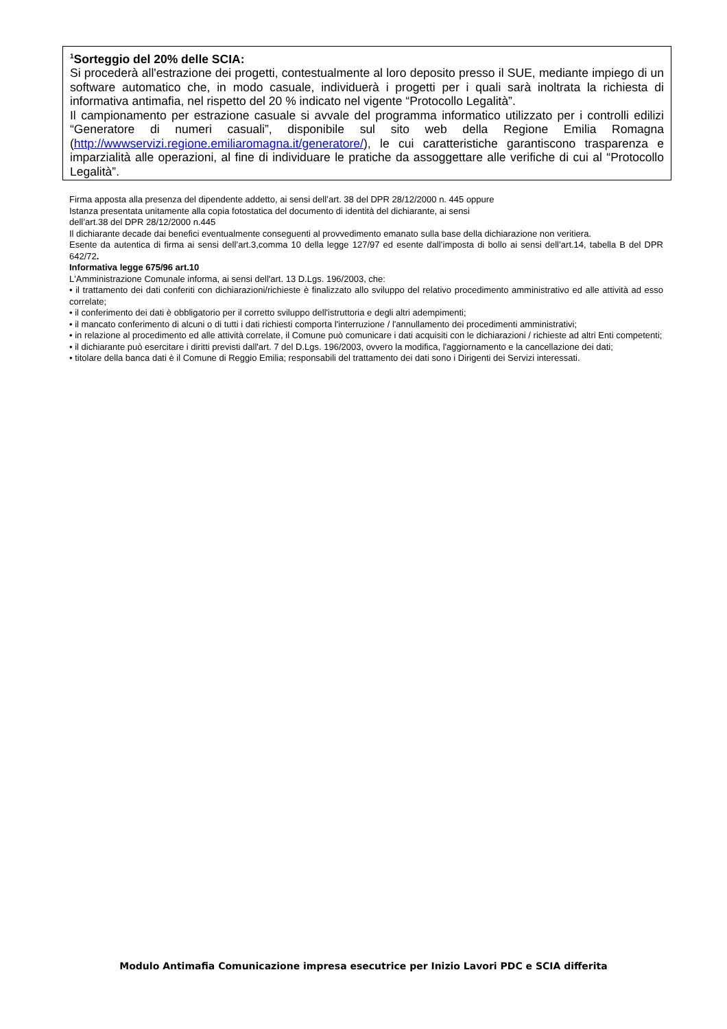<sup>1</sup> Sorteggio del 20% delle SCIA:
Si procederà all'estrazione dei progetti, contestualmente al loro deposito presso il SUE, mediante impiego di un software automatico che, in modo casuale, individuerà i progetti per i quali sarà inoltrata la richiesta di informativa antimafia, nel rispetto del 20 % indicato nel vigente “Protocollo Legalità”.
Il campionamento per estrazione casuale si avvale del programma informatico utilizzato per i controlli edilizi “Generatore di numeri casuali”, disponibile sul sito web della Regione Emilia Romagna (http://wwwservizi.regione.emiliaromagna.it/generatore/), le cui caratteristiche garantiscono trasparenza e imparzialità alle operazioni, al fine di individuare le pratiche da assoggettare alle verifiche di cui al “Protocollo Legalità”.
Firma apposta alla presenza del dipendente addetto, ai sensi dell’art. 38 del DPR 28/12/2000 n. 445 oppure
Istanza presentata unitamente alla copia fotostatica del documento di identità del dichiarante, ai sensi
dell’art.38 del DPR 28/12/2000 n.445
Il dichiarante decade dai benefici eventualmente conseguenti al provvedimento emanato sulla base della dichiarazione non veritiera.
Esente da autentica di firma ai sensi dell’art.3,comma 10 della legge 127/97 ed esente dall’imposta di bollo ai sensi dell’art.14, tabella B del DPR 642/72.
Informativa legge 675/96 art.10
L'Amministrazione Comunale informa, ai sensi dell'art. 13 D.Lgs. 196/2003, che:
• il trattamento dei dati conferiti con dichiarazioni/richieste è finalizzato allo sviluppo del relativo procedimento amministrativo ed alle attività ad esso correlate;
• il conferimento dei dati è obbligatorio per il corretto sviluppo dell'istruttoria e degli altri adempimenti;
• il mancato conferimento di alcuni o di tutti i dati richiesti comporta l'interruzione / l'annullamento dei procedimenti amministrativi;
• in relazione al procedimento ed alle attività correlate, il Comune può comunicare i dati acquisiti con le dichiarazioni / richieste ad altri Enti competenti;
• il dichiarante può esercitare i diritti previsti dall'art. 7 del D.Lgs. 196/2003, ovvero la modifica, l'aggiornamento e la cancellazione dei dati;
• titolare della banca dati è il Comune di Reggio Emilia; responsabili del trattamento dei dati sono i Dirigenti dei Servizi interessati.
Modulo Antimafia Comunicazione impresa esecutrice per Inizio Lavori PDC e SCIA differita